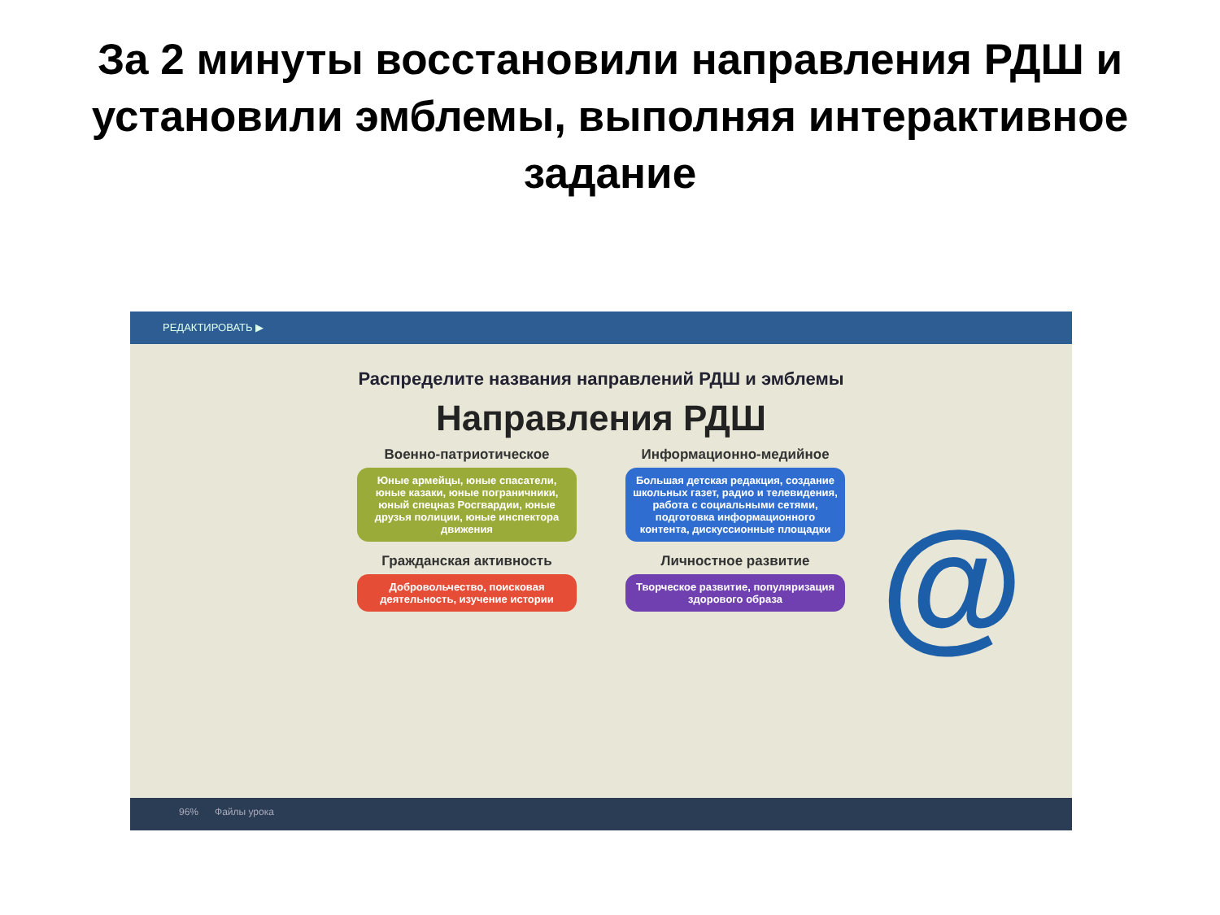За 2 минуты восстановили направления РДШ и установили эмблемы, выполняя интерактивное задание
РЕДАКТИРОВАТЬ ▶
@
Распределите названия направлений РДШ и эмблемы
Направления РДШ
Военно-патриотическое
Юные армейцы, юные спасатели, юные казаки, юные пограничники, юный спецназ Росгвардии, юные друзья полиции, юные инспектора движения
Информационно-медийное
Большая детская редакция, создание школьных газет, радио и телевидения, работа с социальными сетями, подготовка информационного контента, дискуссионные площадки
Гражданская активность
Добровольчество, поисковая деятельность, изучение истории
Личностное развитие
Творческое развитие, популяризация здорового образа
96% Файлы урока